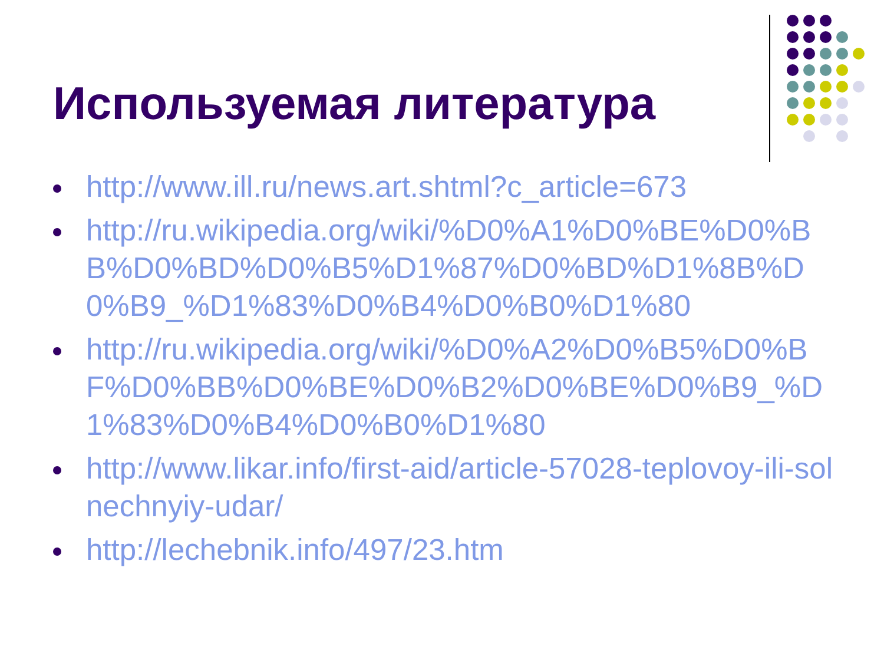Используемая литература
http://www.ill.ru/news.art.shtml?c_article=673
http://ru.wikipedia.org/wiki/%D0%A1%D0%BE%D0%BB%D0%BD%D0%B5%D1%87%D0%BD%D1%8B%D0%B9_%D1%83%D0%B4%D0%B0%D1%80
http://ru.wikipedia.org/wiki/%D0%A2%D0%B5%D0%BF%D0%BB%D0%BE%D0%B2%D0%BE%D0%B9_%D1%83%D0%B4%D0%B0%D1%80
http://www.likar.info/first-aid/article-57028-teplovoy-ili-solnechnyiy-udar/
http://lechebnik.info/497/23.htm